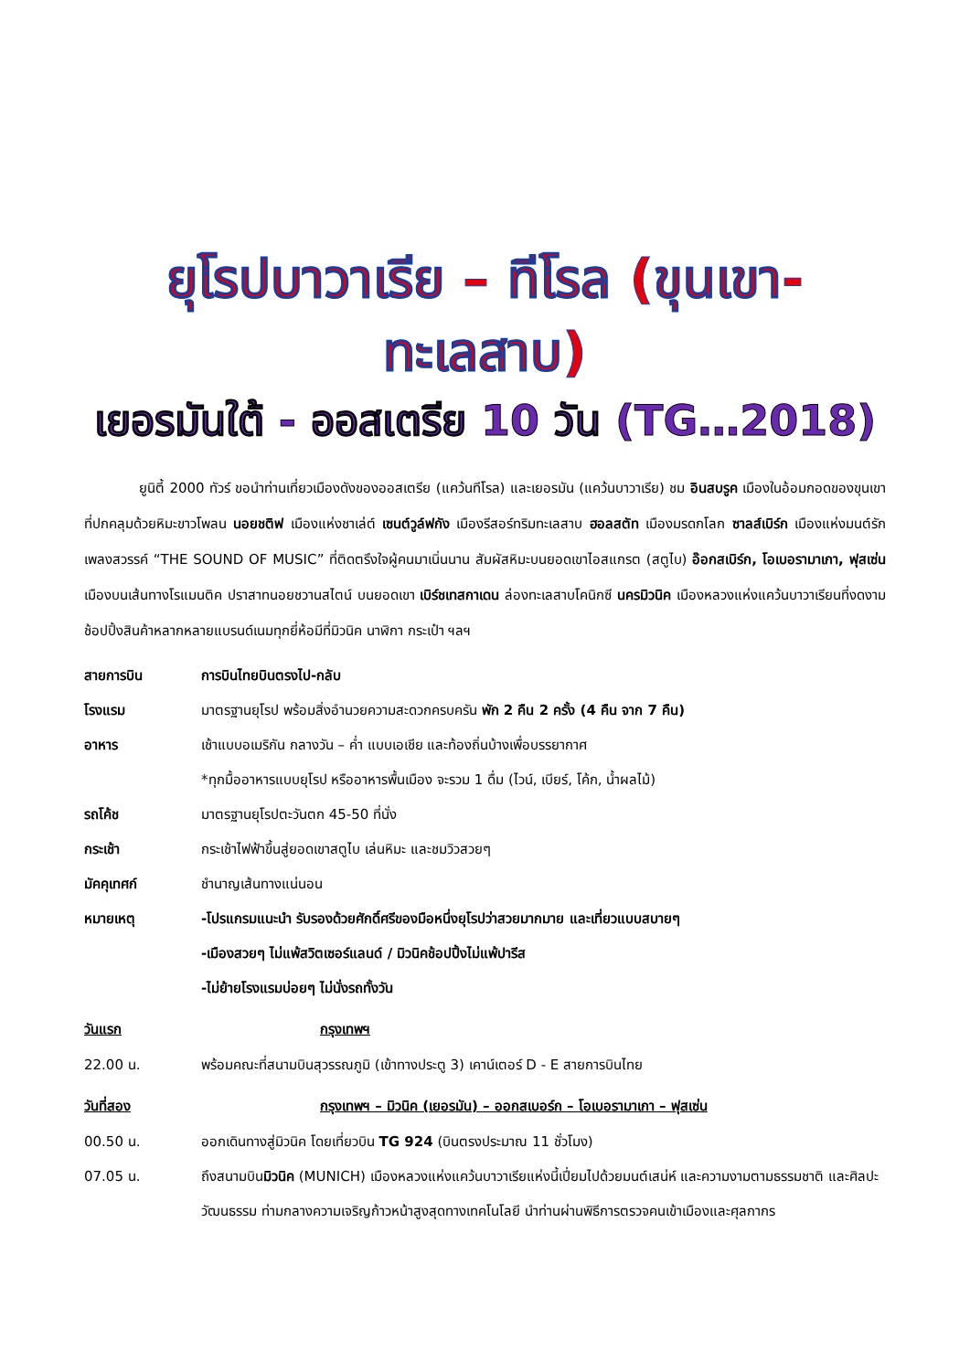ยุโรปบาวาเรีย – ทีโรล (ขุนเขา-ทะเลสาบ)
เยอรมันใต้ - ออสเตรีย 10 วัน (TG…2018)
ยูนิตี้ 2000 ทัวร์ ขอนำท่านเที่ยวเมืองดังของออสเตรีย (แคว้นทีโรล) และเยอรมัน (แคว้นบาวาเรีย) ชม อินสบรูค เมืองในอ้อมกอดของขุนเขาที่ปกคลุมด้วยหิมะขาวโพลน นอยชติฟ เมืองแห่งชาเล่ต์ เซนต์วูล์ฟกัง เมืองรีสอร์ทริมทะเลสาบ ฮอลสตัท เมืองมรดกโลก ซาลส์เบิร์ก เมืองแห่งมนต์รักเพลงสวรรค์ “THE SOUND OF MUSIC” ที่ติดตรึงใจผู้คนมาเนิ่นนาน สัมผัสหิมะบนยอดเขาไอสแกรต (สตูไบ) อ๊อกสเบิร์ก, โอเบอรามาเกา, ฟุสเซ่น เมืองบนเส้นทางโรแมนติค ปราสาทนอยชวานสไตน์ บนยอดเขา เบิร์ชเทสกาเดน ล่องทะเลสาบโคนิกซี นครมิวนิค เมืองหลวงแห่งแคว้นบาวาเรียนที่งดงาม ช้อปปิ้งสินค้าหลากหลายแบรนด์เนมทุกยี่ห้อมีที่มิวนิค นาฬิกา กระเป๋า ฯลฯ
สายการบิน การบินไทยบินตรงไป-กลับ
โรงแรม มาตรฐานยุโรป พร้อมสิ่งอำนวยความสะดวกครบครัน พัก 2 คืน 2 ครั้ง (4 คืน จาก 7 คืน)
อาหาร เช้าแบบอเมริกัน กลางวัน – ค่ำ แบบเอเชีย และท้องถิ่นบ้างเพื่อบรรยากาศ
*ทุกมื้ออาหารแบบยุโรป หรืออาหารพื้นเมือง จะรวม 1 ดื่ม (ไวน์, เบียร์, โค้ก, น้ำผลไม้)
รถโค้ช มาตรฐานยุโรปตะวันตก 45-50 ที่นั่ง
กระเช้า กระเช้าไฟฟ้าขึ้นสู่ยอดเขาสตูไบ เล่นหิมะ และชมวิวสวยๆ
มัคคุเทศก์ ชำนาญเส้นทางแน่นอน
หมายเหตุ -โปรแกรมแนะนำ รับรองด้วยศักดิ์ศรีของมือหนึ่งยุโรปว่าสวยมากมาย และเที่ยวแบบสบายๆ
-เมืองสวยๆ ไม่แพ้สวิตเซอร์แลนด์ / มิวนิคช้อปปิ้งไม่แพ้ปารีส
-ไม่ย้ายโรงแรมบ่อยๆ ไม่นั่งรถทั้งวัน
วันแรก กรุงเทพฯ
22.00 น. พร้อมคณะที่สนามบินสุวรรณภูมิ (เข้าทางประตู 3) เคาน์เตอร์ D - E สายการบินไทย
วันที่สอง กรุงเทพฯ – มิวนิค (เยอรมัน) – ออกสเบอร์ก – โอเบอรามาเกา – ฟุสเซ่น
00.50 น. ออกเดินทางสู่มิวนิค โดยเที่ยวบิน TG 924 (บินตรงประมาณ 11 ชั่วโมง)
07.05 น. ถึงสนามบินมิวนิค (MUNICH) เมืองหลวงแห่งแคว้นบาวาเรียแห่งนี้เปี่ยมไปด้วยมนต์เสน่ห์ และความงามตามธรรมชาติ และศิลปะวัฒนธรรม ท่ามกลางความเจริญก้าวหน้าสูงสุดทางเทคโนโลยี นำท่านผ่านพิธีการตรวจคนเข้าเมืองและศุลกากร